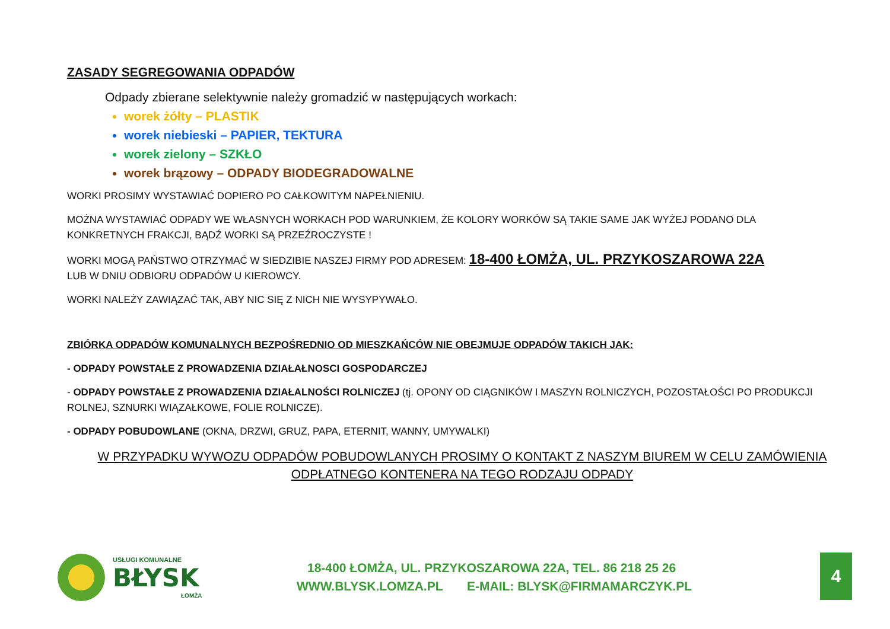ZASADY SEGREGOWANIA ODPADÓW
Odpady zbierane selektywnie należy gromadzić w następujących workach:
worek żółty – PLASTIK
worek niebieski – PAPIER, TEKTURA
worek zielony – SZKŁO
worek brązowy – ODPADY BIODEGRADOWALNE
WORKI PROSIMY WYSTAWIAĆ DOPIERO PO CAŁKOWITYM NAPEŁNIENIU.
MOŻNA WYSTAWIAĆ ODPADY WE WŁASNYCH WORKACH POD WARUNKIEM, ŻE KOLORY WORKÓW SĄ TAKIE SAME JAK WYŻEJ PODANO DLA KONKRETNYCH FRAKCJI, BĄDŹ WORKI SĄ PRZEŹROCZYSTE !
WORKI MOGĄ PAŃSTWO OTRZYMAĆ W SIEDZIBIE NASZEJ FIRMY POD ADRESEM: 18-400 ŁOMŻA, UL. PRZYKOSZAROWA 22A
LUB W DNIU ODBIORU ODPADÓW U KIEROWCY.
WORKI NALEŻY ZAWIĄZAĆ TAK, ABY NIC SIĘ Z NICH NIE WYSYPYWAŁO.
ZBIÓRKA ODPADÓW KOMUNALNYCH BEZPOŚREDNIO OD MIESZKAŃCÓW NIE OBEJMUJE ODPADÓW TAKICH JAK:
- ODPADY POWSTAŁE Z PROWADZENIA DZIAŁAŁNOSCI GOSPODARCZEJ
- ODPADY POWSTAŁE Z PROWADZENIA DZIAŁALNOŚCI ROLNICZEJ (tj. OPONY OD CIĄGNIKÓW I MASZYN ROLNICZYCH, POZOSTAŁOŚCI PO PRODUKCJI ROLNEJ, SZNURKI WIĄZAŁKOWE, FOLIE ROLNICZE).
- ODPADY POBUDOWLANE (OKNA, DRZWI, GRUZ, PAPA, ETERNIT, WANNY, UMYWALKI)
W PRZYPADKU WYWOZU ODPADÓW POBUDOWLANYCH PROSIMY O KONTAKT Z NASZYM BIUREM W CELU ZAMÓWIENIA
ODPŁATNEGO KONTENERA NA TEGO RODZAJU ODPADY
USŁUGI KOMUNALNE
BŁYSK
ŁOMŻA
18-400 ŁOMŻA, UL. PRZYKOSZAROWA 22A, TEL. 86 218 25 26
WWW.BLYSK.LOMZA.PL E-MAIL: BLYSK@FIRMAMARCZYK.PL
4